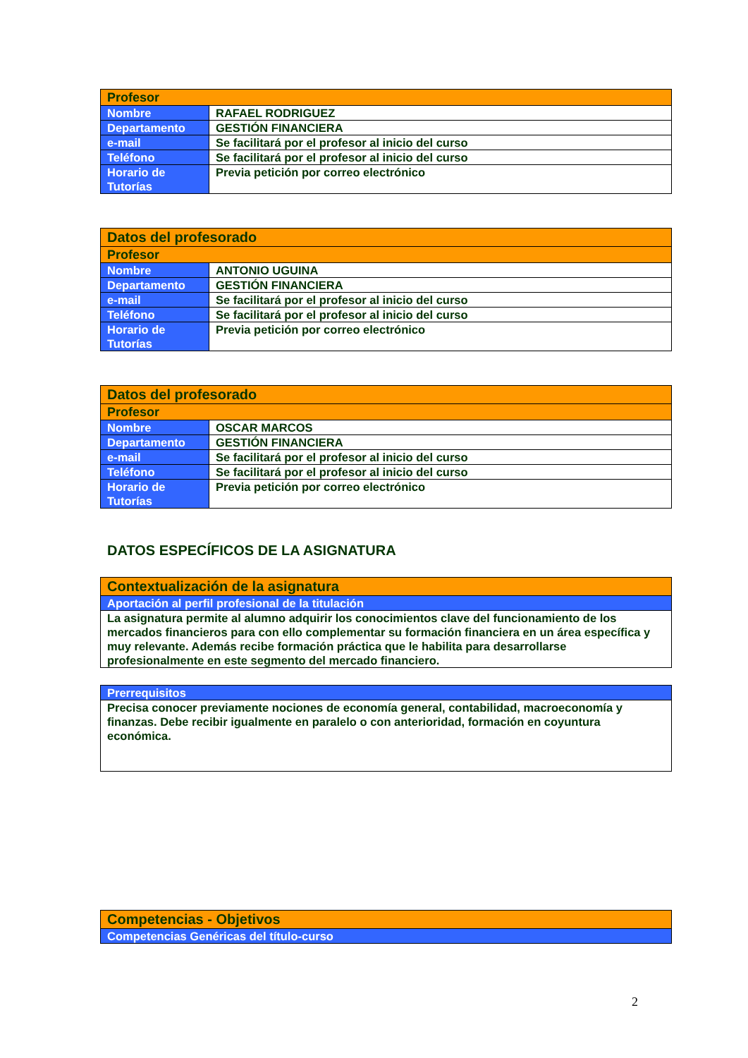| Profesor | |
| --- | --- |
| Nombre | RAFAEL RODRIGUEZ |
| Departamento | GESTIÓN FINANCIERA |
| e-mail | Se facilitará por el profesor al inicio del curso |
| Teléfono | Se facilitará por el profesor al inicio del curso |
| Horario de Tutorías | Previa petición por correo electrónico |
| Datos del profesorado | |
| --- | --- |
| Profesor | |
| Nombre | ANTONIO UGUINA |
| Departamento | GESTIÓN FINANCIERA |
| e-mail | Se facilitará por el profesor al inicio del curso |
| Teléfono | Se facilitará por el profesor al inicio del curso |
| Horario de Tutorías | Previa petición por correo electrónico |
| Datos del profesorado | |
| --- | --- |
| Profesor | |
| Nombre | OSCAR MARCOS |
| Departamento | GESTIÓN FINANCIERA |
| e-mail | Se facilitará por el profesor al inicio del curso |
| Teléfono | Se facilitará por el profesor al inicio del curso |
| Horario de Tutorías | Previa petición por correo electrónico |
DATOS ESPECÍFICOS DE LA ASIGNATURA
| Contextualización de la asignatura |
| --- |
| Aportación al perfil profesional de la titulación |
| La asignatura permite al alumno adquirir los conocimientos clave del funcionamiento de los mercados financieros para con ello complementar su formación financiera en un área específica y muy relevante. Además recibe formación práctica que le habilita para desarrollarse profesionalmente en este segmento del mercado financiero. |
| Prerrequisitos |
| --- |
| Precisa conocer previamente nociones de economía general, contabilidad, macroeconomía y finanzas. Debe recibir igualmente en paralelo o con anterioridad, formación en coyuntura económica. |
| Competencias - Objetivos |
| --- |
| Competencias Genéricas del título-curso |
2